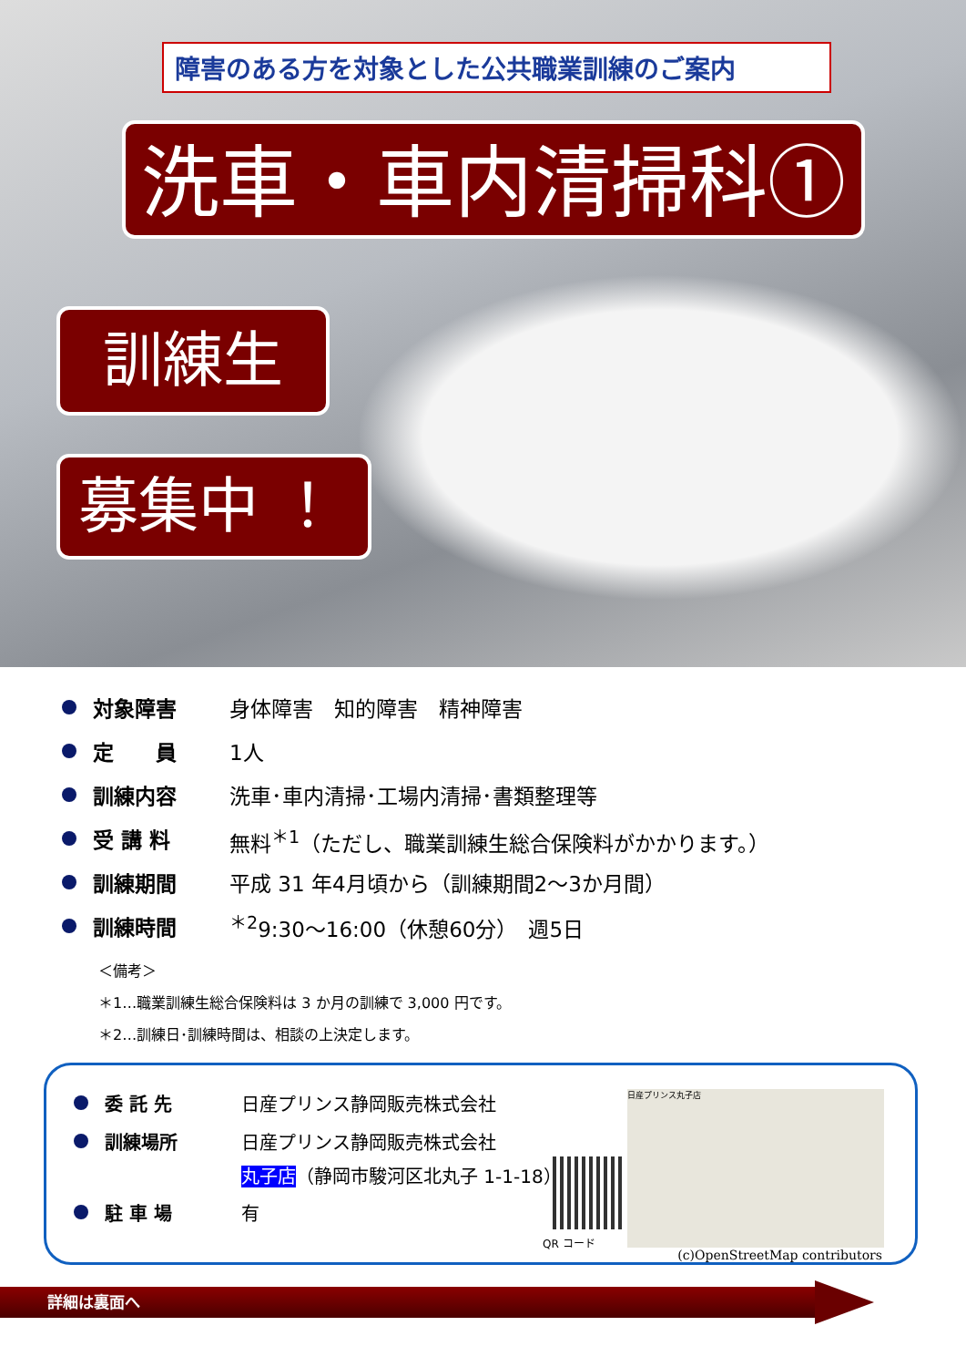障害のある方を対象とした公共職業訓練のご案内
洗車・車内清掃科①
訓練生
募集中 ！
対象障害 身体障害　知的障害　精神障害
定　　員 1人
訓練内容 洗車･車内清掃･工場内清掃･書類整理等
受 講 料 無料<sup>＊1</sup>（ただし、職業訓練生総合保険料がかかります。）
訓練期間 平成 31 年4月頃から（訓練期間2～3か月間）
訓練時間<sup>＊2</sup>9:30～16:00（休憩60分）　週5日
＜備考＞
＊1…職業訓練生総合保険料は 3 か月の訓練で 3,000 円です。
＊2…訓練日･訓練時間は、相談の上決定します。
委 託 先 日産プリンス静岡販売株式会社
訓練場所 日産プリンス静岡販売株式会社
丸子店（静岡市駿河区北丸子 1-1-18）
駐 車 場 有
QR コード
日産プリンス丸子店
(c)OpenStreetMap contributors
詳細は裏面へ